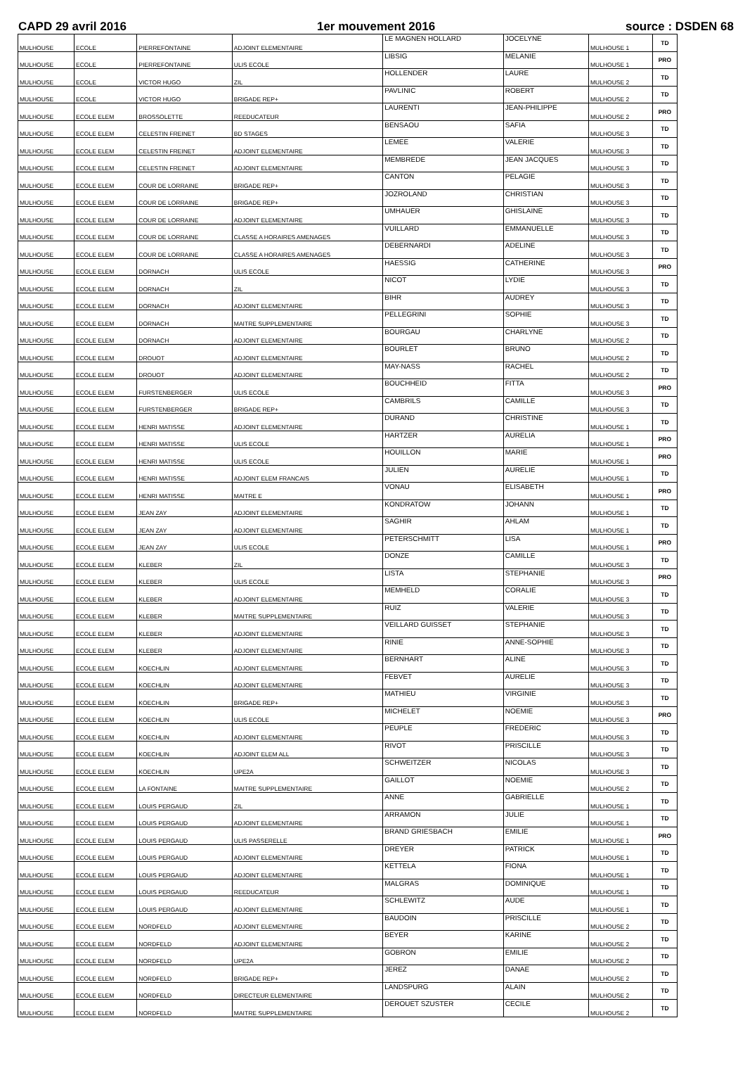CAPD 29 avril 2016 1er mouvement 2016 source : DSDEN 68
| MULHOUSE | ECOLE | PIERREFONTAINE | ADJOINT ELEMENTAIRE | LE MAGNEN HOLLARD | JOCELYNE | MULHOUSE 1 | TD |
| MULHOUSE | ECOLE | PIERREFONTAINE | ULIS ECOLE | LIBSIG | MELANIE | MULHOUSE 1 | PRO |
| MULHOUSE | ECOLE | VICTOR HUGO | ZIL | HOLLENDER | LAURE | MULHOUSE 2 | TD |
| MULHOUSE | ECOLE | VICTOR HUGO | BRIGADE REP+ | PAVLINIC | ROBERT | MULHOUSE 2 | TD |
| MULHOUSE | ECOLE ELEM | BROSSOLETTE | REEDUCATEUR | LAURENTI | JEAN-PHILIPPE | MULHOUSE 2 | PRO |
| MULHOUSE | ECOLE ELEM | CELESTIN FREINET | BD STAGES | BENSAOU | SAFIA | MULHOUSE 3 | TD |
| MULHOUSE | ECOLE ELEM | CELESTIN FREINET | ADJOINT ELEMENTAIRE | LEMEE | VALERIE | MULHOUSE 3 | TD |
| MULHOUSE | ECOLE ELEM | CELESTIN FREINET | ADJOINT ELEMENTAIRE | MEMBREDE | JEAN JACQUES | MULHOUSE 3 | TD |
| MULHOUSE | ECOLE ELEM | COUR DE LORRAINE | BRIGADE REP+ | CANTON | PELAGIE | MULHOUSE 3 | TD |
| MULHOUSE | ECOLE ELEM | COUR DE LORRAINE | BRIGADE REP+ | JOZROLAND | CHRISTIAN | MULHOUSE 3 | TD |
| MULHOUSE | ECOLE ELEM | COUR DE LORRAINE | ADJOINT ELEMENTAIRE | UMHAUER | GHISLAINE | MULHOUSE 3 | TD |
| MULHOUSE | ECOLE ELEM | COUR DE LORRAINE | CLASSE A HORAIRES AMENAGES | VUILLARD | EMMANUELLE | MULHOUSE 3 | TD |
| MULHOUSE | ECOLE ELEM | COUR DE LORRAINE | CLASSE A HORAIRES AMENAGES | DEBERNARDI | ADELINE | MULHOUSE 3 | TD |
| MULHOUSE | ECOLE ELEM | DORNACH | ULIS ECOLE | HAESSIG | CATHERINE | MULHOUSE 3 | PRO |
| MULHOUSE | ECOLE ELEM | DORNACH | ZIL | NICOT | LYDIE | MULHOUSE 3 | TD |
| MULHOUSE | ECOLE ELEM | DORNACH | ADJOINT ELEMENTAIRE | BIHR | AUDREY | MULHOUSE 3 | TD |
| MULHOUSE | ECOLE ELEM | DORNACH | MAITRE SUPPLEMENTAIRE | PELLEGRINI | SOPHIE | MULHOUSE 3 | TD |
| MULHOUSE | ECOLE ELEM | DORNACH | ADJOINT ELEMENTAIRE | BOURGAU | CHARLYNE | MULHOUSE 2 | TD |
| MULHOUSE | ECOLE ELEM | DROUOT | ADJOINT ELEMENTAIRE | BOURLET | BRUNO | MULHOUSE 2 | TD |
| MULHOUSE | ECOLE ELEM | DROUOT | ADJOINT ELEMENTAIRE | MAY-NASS | RACHEL | MULHOUSE 2 | TD |
| MULHOUSE | ECOLE ELEM | FURSTENBERGER | ULIS ECOLE | BOUCHHEID | FITTA | MULHOUSE 3 | PRO |
| MULHOUSE | ECOLE ELEM | FURSTENBERGER | BRIGADE REP+ | CAMBRILS | CAMILLE | MULHOUSE 3 | TD |
| MULHOUSE | ECOLE ELEM | HENRI MATISSE | ADJOINT ELEMENTAIRE | DURAND | CHRISTINE | MULHOUSE 1 | TD |
| MULHOUSE | ECOLE ELEM | HENRI MATISSE | ULIS ECOLE | HARTZER | AURELIA | MULHOUSE 1 | PRO |
| MULHOUSE | ECOLE ELEM | HENRI MATISSE | ULIS ECOLE | HOUILLON | MARIE | MULHOUSE 1 | PRO |
| MULHOUSE | ECOLE ELEM | HENRI MATISSE | ADJOINT ELEM FRANCAIS | JULIEN | AURELIE | MULHOUSE 1 | TD |
| MULHOUSE | ECOLE ELEM | HENRI MATISSE | MAITRE E | VONAU | ELISABETH | MULHOUSE 1 | PRO |
| MULHOUSE | ECOLE ELEM | JEAN ZAY | ADJOINT ELEMENTAIRE | KONDRATOW | JOHANN | MULHOUSE 1 | TD |
| MULHOUSE | ECOLE ELEM | JEAN ZAY | ADJOINT ELEMENTAIRE | SAGHIR | AHLAM | MULHOUSE 1 | TD |
| MULHOUSE | ECOLE ELEM | JEAN ZAY | ULIS ECOLE | PETERSCHMITT | LISA | MULHOUSE 1 | PRO |
| MULHOUSE | ECOLE ELEM | KLEBER | ZIL | DONZE | CAMILLE | MULHOUSE 3 | TD |
| MULHOUSE | ECOLE ELEM | KLEBER | ULIS ECOLE | LISTA | STEPHANIE | MULHOUSE 3 | PRO |
| MULHOUSE | ECOLE ELEM | KLEBER | ADJOINT ELEMENTAIRE | MEMHELD | CORALIE | MULHOUSE 3 | TD |
| MULHOUSE | ECOLE ELEM | KLEBER | MAITRE SUPPLEMENTAIRE | RUIZ | VALERIE | MULHOUSE 3 | TD |
| MULHOUSE | ECOLE ELEM | KLEBER | ADJOINT ELEMENTAIRE | VEILLARD GUISSET | STEPHANIE | MULHOUSE 3 | TD |
| MULHOUSE | ECOLE ELEM | KLEBER | ADJOINT ELEMENTAIRE | RINIE | ANNE-SOPHIE | MULHOUSE 3 | TD |
| MULHOUSE | ECOLE ELEM | KOECHLIN | ADJOINT ELEMENTAIRE | BERNHART | ALINE | MULHOUSE 3 | TD |
| MULHOUSE | ECOLE ELEM | KOECHLIN | ADJOINT ELEMENTAIRE | FEBVET | AURELIE | MULHOUSE 3 | TD |
| MULHOUSE | ECOLE ELEM | KOECHLIN | BRIGADE REP+ | MATHIEU | VIRGINIE | MULHOUSE 3 | TD |
| MULHOUSE | ECOLE ELEM | KOECHLIN | ULIS ECOLE | MICHELET | NOEMIE | MULHOUSE 3 | PRO |
| MULHOUSE | ECOLE ELEM | KOECHLIN | ADJOINT ELEMENTAIRE | PEUPLE | FREDERIC | MULHOUSE 3 | TD |
| MULHOUSE | ECOLE ELEM | KOECHLIN | ADJOINT ELEM ALL | RIVOT | PRISCILLE | MULHOUSE 3 | TD |
| MULHOUSE | ECOLE ELEM | KOECHLIN | UPE2A | SCHWEITZER | NICOLAS | MULHOUSE 3 | TD |
| MULHOUSE | ECOLE ELEM | LA FONTAINE | MAITRE SUPPLEMENTAIRE | GAILLOT | NOEMIE | MULHOUSE 2 | TD |
| MULHOUSE | ECOLE ELEM | LOUIS PERGAUD | ZIL | ANNE | GABRIELLE | MULHOUSE 1 | TD |
| MULHOUSE | ECOLE ELEM | LOUIS PERGAUD | ADJOINT ELEMENTAIRE | ARRAMON | JULIE | MULHOUSE 1 | TD |
| MULHOUSE | ECOLE ELEM | LOUIS PERGAUD | ULIS PASSERELLE | BRAND GRIESBACH | EMILIE | MULHOUSE 1 | PRO |
| MULHOUSE | ECOLE ELEM | LOUIS PERGAUD | ADJOINT ELEMENTAIRE | DREYER | PATRICK | MULHOUSE 1 | TD |
| MULHOUSE | ECOLE ELEM | LOUIS PERGAUD | ADJOINT ELEMENTAIRE | KETTELA | FIONA | MULHOUSE 1 | TD |
| MULHOUSE | ECOLE ELEM | LOUIS PERGAUD | REEDUCATEUR | MALGRAS | DOMINIQUE | MULHOUSE 1 | TD |
| MULHOUSE | ECOLE ELEM | LOUIS PERGAUD | ADJOINT ELEMENTAIRE | SCHLEWITZ | AUDE | MULHOUSE 1 | TD |
| MULHOUSE | ECOLE ELEM | NORDFELD | ADJOINT ELEMENTAIRE | BAUDOIN | PRISCILLE | MULHOUSE 2 | TD |
| MULHOUSE | ECOLE ELEM | NORDFELD | ADJOINT ELEMENTAIRE | BEYER | KARINE | MULHOUSE 2 | TD |
| MULHOUSE | ECOLE ELEM | NORDFELD | UPE2A | GOBRON | EMILIE | MULHOUSE 2 | TD |
| MULHOUSE | ECOLE ELEM | NORDFELD | BRIGADE REP+ | JEREZ | DANAE | MULHOUSE 2 | TD |
| MULHOUSE | ECOLE ELEM | NORDFELD | DIRECTEUR ELEMENTAIRE | LANDSPURG | ALAIN | MULHOUSE 2 | TD |
| MULHOUSE | ECOLE ELEM | NORDFELD | MAITRE SUPPLEMENTAIRE | DEROUET SZUSTER | CECILE | MULHOUSE 2 | TD |